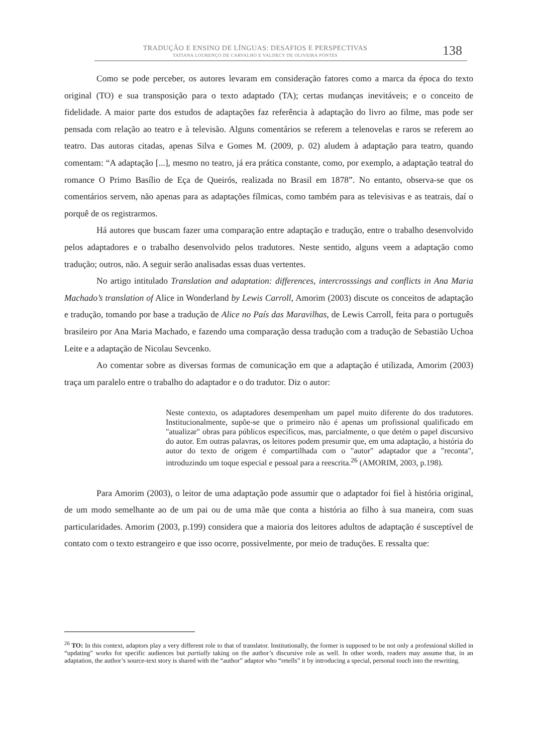TRADUÇÃO E ENSINO DE LÍNGUAS: DESAFIOS E PERSPECTIVAS
TATIANA LOURENÇO DE CARVALHO E VALDECY DE OLIVEIRA PONTES 138
Como se pode perceber, os autores levaram em consideração fatores como a marca da época do texto original (TO) e sua transposição para o texto adaptado (TA); certas mudanças inevitáveis; e o conceito de fidelidade. A maior parte dos estudos de adaptações faz referência à adaptação do livro ao filme, mas pode ser pensada com relação ao teatro e à televisão. Alguns comentários se referem a telenovelas e raros se referem ao teatro. Das autoras citadas, apenas Silva e Gomes M. (2009, p. 02) aludem à adaptação para teatro, quando comentam: “A adaptação [...], mesmo no teatro, já era prática constante, como, por exemplo, a adaptação teatral do romance O Primo Basílio de Eça de Queirós, realizada no Brasil em 1878”. No entanto, observa-se que os comentários servem, não apenas para as adaptações fílmicas, como também para as televisivas e as teatrais, daí o porquê de os registrarmos.
Há autores que buscam fazer uma comparação entre adaptação e tradução, entre o trabalho desenvolvido pelos adaptadores e o trabalho desenvolvido pelos tradutores. Neste sentido, alguns veem a adaptação como tradução; outros, não. A seguir serão analisadas essas duas vertentes.
No artigo intitulado Translation and adaptation: differences, intercrosssings and conflicts in Ana Maria Machado’s translation of Alice in Wonderland by Lewis Carroll, Amorim (2003) discute os conceitos de adaptação e tradução, tomando por base a tradução de Alice no País das Maravilhas, de Lewis Carroll, feita para o português brasileiro por Ana Maria Machado, e fazendo uma comparação dessa tradução com a tradução de Sebastião Uchoa Leite e a adaptação de Nicolau Sevcenko.
Ao comentar sobre as diversas formas de comunicação em que a adaptação é utilizada, Amorim (2003) traça um paralelo entre o trabalho do adaptador e o do tradutor. Diz o autor:
Neste contexto, os adaptadores desempenham um papel muito diferente do dos tradutores. Institucionalmente, supõe-se que o primeiro não é apenas um profissional qualificado em "atualizar" obras para públicos específicos, mas, parcialmente, o que detém o papel discursivo do autor. Em outras palavras, os leitores podem presumir que, em uma adaptação, a história do autor do texto de origem é compartilhada com o "autor" adaptador que a "reconta", introduzindo um toque especial e pessoal para a reescrita.<sup>26</sup> (AMORIM, 2003, p.198).
Para Amorim (2003), o leitor de uma adaptação pode assumir que o adaptador foi fiel à história original, de um modo semelhante ao de um pai ou de uma mãe que conta a história ao filho à sua maneira, com suas particularidades. Amorim (2003, p.199) considera que a maioria dos leitores adultos de adaptação é susceptível de contato com o texto estrangeiro e que isso ocorre, possivelmente, por meio de traduções. E ressalta que:
<sup>26</sup> TO: In this context, adaptors play a very different role to that of translator. Institutionally, the former is supposed to be not only a professional skilled in “updating” works for specific audiences but partially taking on the author’s discursive role as well. In other words, readers may assume that, in an adaptation, the author’s source-text story is shared with the “author” adaptor who “retells” it by introducing a special, personal touch into the rewriting.